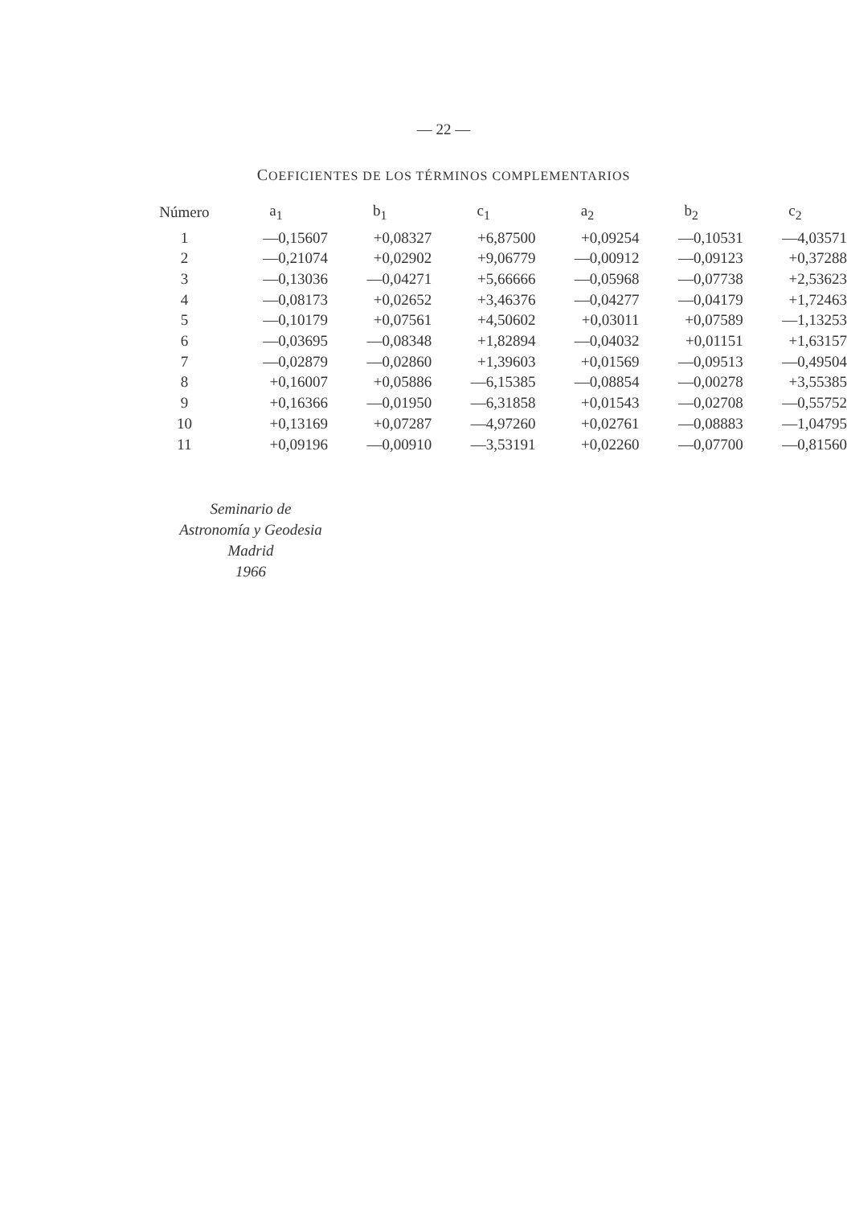— 22 —
COEFICIENTES DE LOS TÉRMINOS COMPLEMENTARIOS
| Número | a<sub>1</sub> | b<sub>1</sub> | c<sub>1</sub> | a<sub>2</sub> | b<sub>2</sub> | c<sub>2</sub> |
| --- | --- | --- | --- | --- | --- | --- |
| 1 | —0,15607 | +0,08327 | +6,87500 | +0,09254 | —0,10531 | —4,03571 |
| 2 | —0,21074 | +0,02902 | +9,06779 | —0,00912 | —0,09123 | +0,37288 |
| 3 | —0,13036 | —0,04271 | +5,66666 | —0,05968 | —0,07738 | +2,53623 |
| 4 | —0,08173 | +0,02652 | +3,46376 | —0,04277 | —0,04179 | +1,72463 |
| 5 | —0,10179 | +0,07561 | +4,50602 | +0,03011 | +0,07589 | —1,13253 |
| 6 | —0,03695 | —0,08348 | +1,82894 | —0,04032 | +0,01151 | +1,63157 |
| 7 | —0,02879 | —0,02860 | +1,39603 | +0,01569 | —0,09513 | —0,49504 |
| 8 | +0,16007 | +0,05886 | —6,15385 | —0,08854 | —0,00278 | +3,55385 |
| 9 | +0,16366 | —0,01950 | —6,31858 | +0,01543 | —0,02708 | —0,55752 |
| 10 | +0,13169 | +0,07287 | —4,97260 | +0,02761 | —0,08883 | —1,04795 |
| 11 | +0,09196 | —0,00910 | —3,53191 | +0,02260 | —0,07700 | —0,81560 |
Seminario de
Astronomía y Geodesia
Madrid
1966